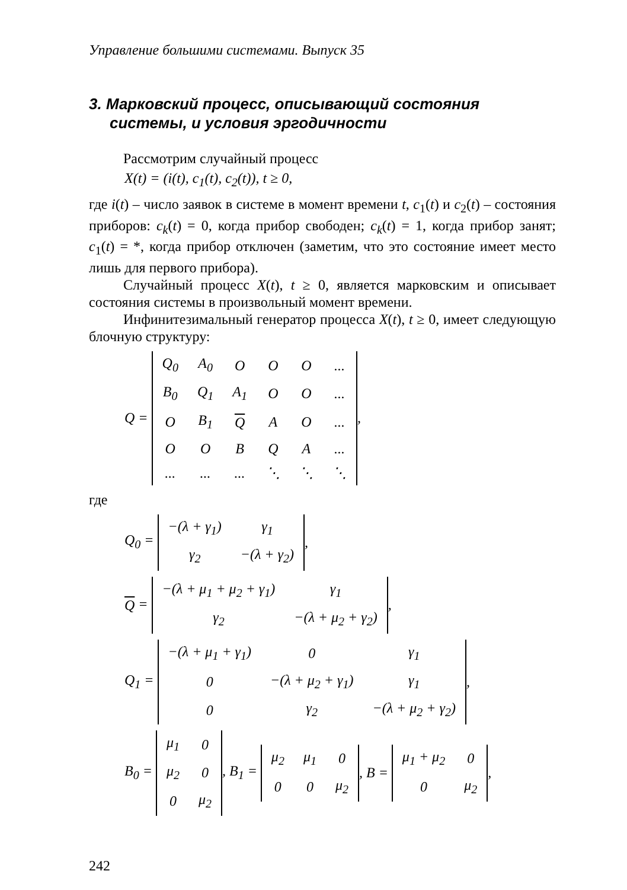Управление большими системами. Выпуск 35
3. Марковский процесс, описывающий состояния системы, и условия эргодичности
Рассмотрим случайный процесс
X(t) = (i(t), c<sub>1</sub>(t), c<sub>2</sub>(t)), t ≥ 0,
где i(t) – число заявок в системе в момент времени t, c<sub>1</sub>(t) и c<sub>2</sub>(t) – состояния приборов: c<sub>k</sub>(t) = 0, когда прибор свободен; c<sub>k</sub>(t) = 1, когда прибор занят; c<sub>1</sub>(t) = *, когда прибор отключен (заметим, что это состояние имеет место лишь для первого прибора).
Случайный процесс X(t), t ≥ 0, является марковским и описывает состояния системы в произвольный момент времени.
Инфинитезимальный генератор процесса X(t), t ≥ 0, имеет следующую блочную структуру:
Q =
| Q<sub>0</sub> | A<sub>0</sub> | O | O | O | ... |
| B<sub>0</sub> | Q<sub>1</sub> | A<sub>1</sub> | O | O | ... |
| O | B<sub>1</sub> | Q | A | O | ... |
| O | O | B | Q | A | ... |
| ... | ... | ... | ⋱ | ⋱ | ⋱ |
,
где
Q<sub>0</sub> =
| −(λ + γ<sub>1</sub>) | γ<sub>1</sub> |
| γ<sub>2</sub> | −(λ + γ<sub>2</sub>) |
,
Q =
| −(λ + μ<sub>1</sub> + μ<sub>2</sub> + γ<sub>1</sub>) | γ<sub>1</sub> |
| γ<sub>2</sub> | −(λ + μ<sub>2</sub> + γ<sub>2</sub>) |
,
Q<sub>1</sub> =
| −(λ + μ<sub>1</sub> + γ<sub>1</sub>) | 0 | γ<sub>1</sub> |
| 0 | −(λ + μ<sub>2</sub> + γ<sub>1</sub>) | γ<sub>1</sub> |
| 0 | γ<sub>2</sub> | −(λ + μ<sub>2</sub> + γ<sub>2</sub>) |
,
B<sub>0</sub> =
| μ<sub>1</sub> | 0 |
| μ<sub>2</sub> | 0 |
| 0 | μ<sub>2</sub> |
, B<sub>1</sub> =
| μ<sub>2</sub> | μ<sub>1</sub> | 0 |
| 0 | 0 | μ<sub>2</sub> |
, B =
| μ<sub>1</sub> + μ<sub>2</sub> | 0 |
| 0 | μ<sub>2</sub> |
,
242